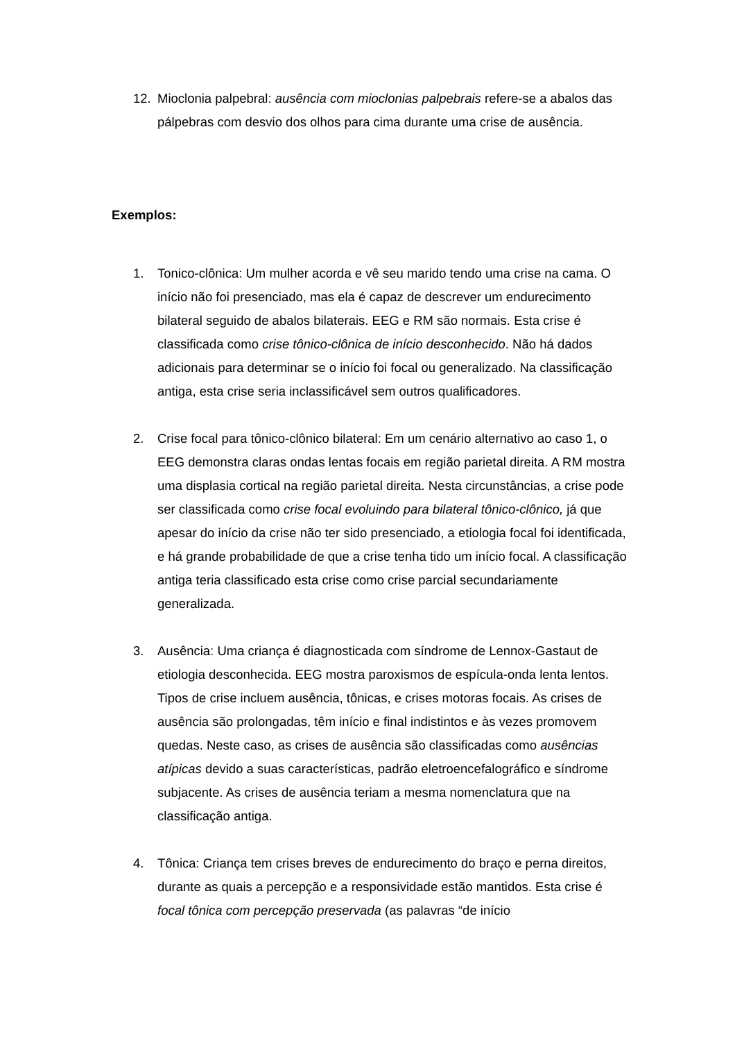12. Mioclonia palpebral: ausência com mioclonias palpebrais refere-se a abalos das pálpebras com desvio dos olhos para cima durante uma crise de ausência.
Exemplos:
1. Tonico-clônica: Um mulher acorda e vê seu marido tendo uma crise na cama. O início não foi presenciado, mas ela é capaz de descrever um endurecimento bilateral seguido de abalos bilaterais. EEG e RM são normais. Esta crise é classificada como crise tônico-clônica de início desconhecido. Não há dados adicionais para determinar se o início foi focal ou generalizado. Na classificação antiga, esta crise seria inclassificável sem outros qualificadores.
2. Crise focal para tônico-clônico bilateral: Em um cenário alternativo ao caso 1, o EEG demonstra claras ondas lentas focais em região parietal direita. A RM mostra uma displasia cortical na região parietal direita. Nesta circunstâncias, a crise pode ser classificada como crise focal evoluindo para bilateral tônico-clônico, já que apesar do início da crise não ter sido presenciado, a etiologia focal foi identificada, e há grande probabilidade de que a crise tenha tido um início focal. A classificação antiga teria classificado esta crise como crise parcial secundariamente generalizada.
3. Ausência: Uma criança é diagnosticada com síndrome de Lennox-Gastaut de etiologia desconhecida. EEG mostra paroxismos de espícula-onda lenta lentos. Tipos de crise incluem ausência, tônicas, e crises motoras focais. As crises de ausência são prolongadas, têm início e final indistintos e às vezes promovem quedas. Neste caso, as crises de ausência são classificadas como ausências atípicas devido a suas características, padrão eletroencefalográfico e síndrome subjacente. As crises de ausência teriam a mesma nomenclatura que na classificação antiga.
4. Tônica: Criança tem crises breves de endurecimento do braço e perna direitos, durante as quais a percepção e a responsividade estão mantidos. Esta crise é focal tônica com percepção preservada (as palavras “de início